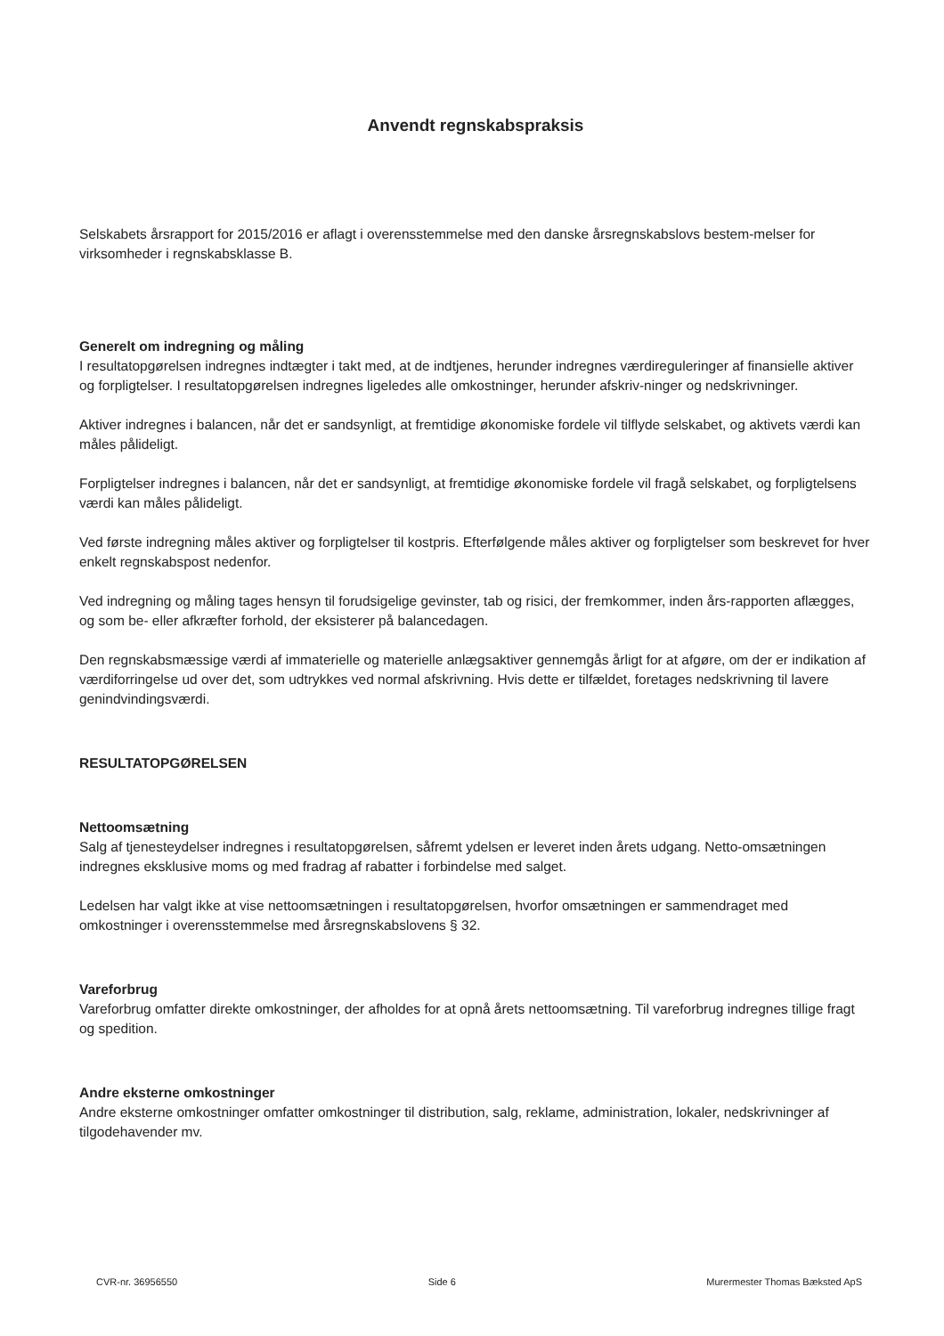Anvendt regnskabspraksis
Selskabets årsrapport for 2015/2016 er aflagt i overensstemmelse med den danske årsregnskabslovs bestem-melser for virksomheder i regnskabsklasse B.
Generelt om indregning og måling
I resultatopgørelsen indregnes indtægter i takt med, at de indtjenes, herunder indregnes værdireguleringer af finansielle aktiver og forpligtelser. I resultatopgørelsen indregnes ligeledes alle omkostninger, herunder afskriv-ninger og nedskrivninger.
Aktiver indregnes i balancen, når det er sandsynligt, at fremtidige økonomiske fordele vil tilflyde selskabet, og aktivets værdi kan måles pålideligt.
Forpligtelser indregnes i balancen, når det er sandsynligt, at fremtidige økonomiske fordele vil fragå selskabet, og forpligtelsens værdi kan måles pålideligt.
Ved første indregning måles aktiver og forpligtelser til kostpris. Efterfølgende måles aktiver og forpligtelser som beskrevet for hver enkelt regnskabspost nedenfor.
Ved indregning og måling tages hensyn til forudsigelige gevinster, tab og risici, der fremkommer, inden års-rapporten aflægges, og som be- eller afkræfter forhold, der eksisterer på balancedagen.
Den regnskabsmæssige værdi af immaterielle og materielle anlægsaktiver gennemgås årligt for at afgøre, om der er indikation af værdiforringelse ud over det, som udtrykkes ved normal afskrivning. Hvis dette er tilfældet, foretages nedskrivning til lavere genindvindingsværdi.
RESULTATOPGØRELSEN
Nettoomsætning
Salg af tjenesteydelser indregnes i resultatopgørelsen, såfremt ydelsen er leveret inden årets udgang. Netto-omsætningen indregnes eksklusive moms og med fradrag af rabatter i forbindelse med salget.
Ledelsen har valgt ikke at vise nettoomsætningen i resultatopgørelsen, hvorfor omsætningen er sammendraget med omkostninger i overensstemmelse med årsregnskabslovens § 32.
Vareforbrug
Vareforbrug omfatter direkte omkostninger, der afholdes for at opnå årets nettoomsætning. Til vareforbrug indregnes tillige fragt og spedition.
Andre eksterne omkostninger
Andre eksterne omkostninger omfatter omkostninger til distribution, salg, reklame, administration, lokaler, nedskrivninger af tilgodehavender mv.
CVR-nr. 36956550 Side 6 Murermester Thomas Bæksted ApS